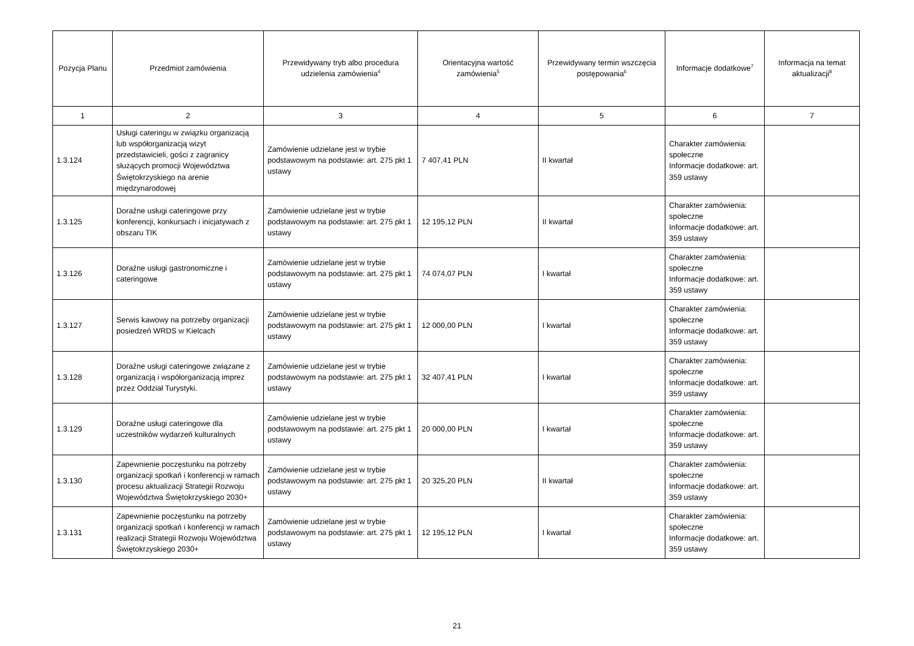| Pozycja Planu | Przedmiot zamówienia | Przewidywany tryb albo procedura udzielenia zamówienia<sup>4</sup> | Orientacyjna wartość zamówienia<sup>5</sup> | Przewidywany termin wszczęcia postępowania<sup>6</sup> | Informacje dodatkowe<sup>7</sup> | Informacja na temat aktualizacji<sup>8</sup> |
| --- | --- | --- | --- | --- | --- | --- |
| 1 | 2 | 3 | 4 | 5 | 6 | 7 |
| 1.3.124 | Usługi cateringu w związku organizacją lub współorganizacją wizyt przedstawicieli, gości z zagranicy służących promocji Województwa Świętokrzyskiego na arenie międzynarodowej | Zamówienie udzielane jest w trybie podstawowym na podstawie: art. 275 pkt 1 ustawy | 7 407,41 PLN | II kwartał | Charakter zamówienia: społeczne Informacje dodatkowe: art. 359 ustawy | |
| 1.3.125 | Doraźne usługi cateringowe przy konferencji, konkursach i inicjatywach z obszaru TIK | Zamówienie udzielane jest w trybie podstawowym na podstawie: art. 275 pkt 1 ustawy | 12 195,12 PLN | II kwartał | Charakter zamówienia: społeczne Informacje dodatkowe: art. 359 ustawy | |
| 1.3.126 | Doraźne usługi gastronomiczne i cateringowe | Zamówienie udzielane jest w trybie podstawowym na podstawie: art. 275 pkt 1 ustawy | 74 074,07 PLN | I kwartał | Charakter zamówienia: społeczne Informacje dodatkowe: art. 359 ustawy | |
| 1.3.127 | Serwis kawowy na potrzeby organizacji posiedzeń WRDS w Kielcach | Zamówienie udzielane jest w trybie podstawowym na podstawie: art. 275 pkt 1 ustawy | 12 000,00 PLN | I kwartał | Charakter zamówienia: społeczne Informacje dodatkowe: art. 359 ustawy | |
| 1.3.128 | Doraźne usługi cateringowe związane z organizacją i współorganizacją imprez przez Oddział Turystyki. | Zamówienie udzielane jest w trybie podstawowym na podstawie: art. 275 pkt 1 ustawy | 32 407,41 PLN | I kwartał | Charakter zamówienia: społeczne Informacje dodatkowe: art. 359 ustawy | |
| 1.3.129 | Doraźne usługi cateringowe dla uczestników wydarzeń kulturalnych | Zamówienie udzielane jest w trybie podstawowym na podstawie: art. 275 pkt 1 ustawy | 20 000,00 PLN | I kwartał | Charakter zamówienia: społeczne Informacje dodatkowe: art. 359 ustawy | |
| 1.3.130 | Zapewnienie poczęstunku na potrzeby organizacji spotkań i konferencji w ramach procesu aktualizacji Strategii Rozwoju Województwa Świętokrzyskiego 2030+ | Zamówienie udzielane jest w trybie podstawowym na podstawie: art. 275 pkt 1 ustawy | 20 325,20 PLN | II kwartał | Charakter zamówienia: społeczne Informacje dodatkowe: art. 359 ustawy | |
| 1.3.131 | Zapewnienie poczęstunku na potrzeby organizacji spotkań i konferencji w ramach realizacji Strategii Rozwoju Województwa Świętokrzyskiego 2030+ | Zamówienie udzielane jest w trybie podstawowym na podstawie: art. 275 pkt 1 ustawy | 12 195,12 PLN | I kwartał | Charakter zamówienia: społeczne Informacje dodatkowe: art. 359 ustawy | |
21